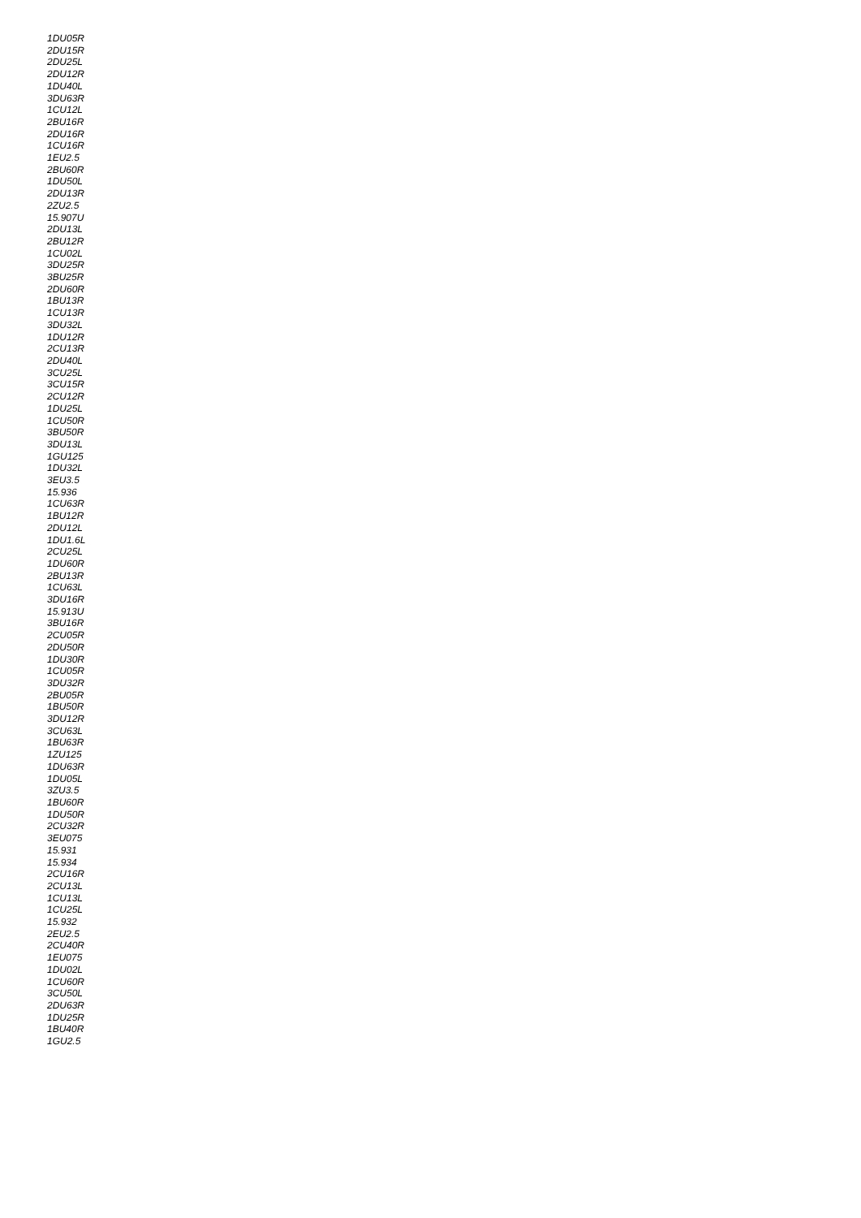1DU05R
2DU15R
2DU25L
2DU12R
1DU40L
3DU63R
1CU12L
2BU16R
2DU16R
1CU16R
1EU2.5
2BU60R
1DU50L
2DU13R
2ZU2.5
15.907U
2DU13L
2BU12R
1CU02L
3DU25R
3BU25R
2DU60R
1BU13R
1CU13R
3DU32L
1DU12R
2CU13R
2DU40L
3CU25L
3CU15R
2CU12R
1DU25L
1CU50R
3BU50R
3DU13L
1GU125
1DU32L
3EU3.5
15.936
1CU63R
1BU12R
2DU12L
1DU1.6L
2CU25L
1DU60R
2BU13R
1CU63L
3DU16R
15.913U
3BU16R
2CU05R
2DU50R
1DU30R
1CU05R
3DU32R
2BU05R
1BU50R
3DU12R
3CU63L
1BU63R
1ZU125
1DU63R
1DU05L
3ZU3.5
1BU60R
1DU50R
2CU32R
3EU075
15.931
15.934
2CU16R
2CU13L
1CU13L
1CU25L
15.932
2EU2.5
2CU40R
1EU075
1DU02L
1CU60R
3CU50L
2DU63R
1DU25R
1BU40R
1GU2.5